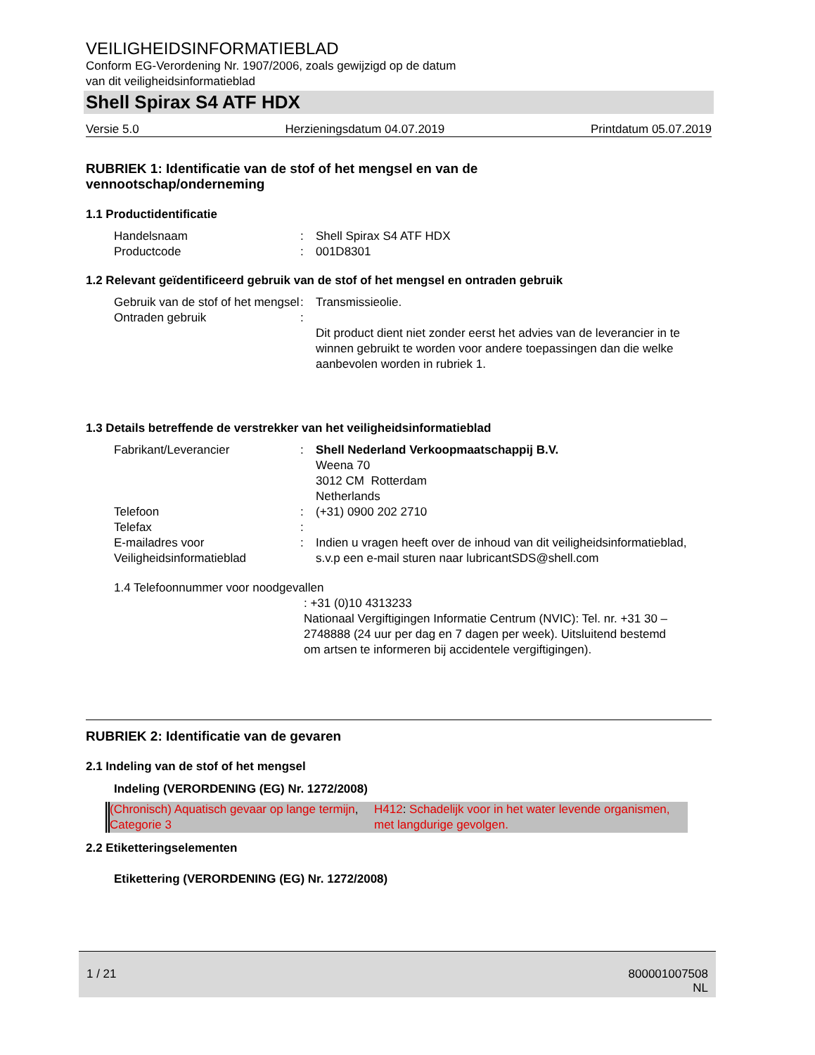VEILIGHEIDSINFORMATIEBLAD
Conform EG-Verordening Nr. 1907/2006, zoals gewijzigd op de datum
van dit veiligheidsinformatieblad
Shell Spirax S4 ATF HDX
Versie 5.0 Herzieningsdatum 04.07.2019 Printdatum 05.07.2019
RUBRIEK 1: Identificatie van de stof of het mengsel en van de
vennootschap/onderneming
1.1 Productidentificatie
| Handelsnaam | : | Shell Spirax S4 ATF HDX |
| Productcode | : | 001D8301 |
1.2 Relevant geïdentificeerd gebruik van de stof of het mengsel en ontraden gebruik
| Gebruik van de stof of het mengsel | : | Transmissieolie. |
| Ontraden gebruik | : | Dit product dient niet zonder eerst het advies van de leverancier in te winnen gebruikt te worden voor andere toepassingen dan die welke aanbevolen worden in rubriek 1. |
1.3 Details betreffende de verstrekker van het veiligheidsinformatieblad
| Fabrikant/Leverancier | : | Shell Nederland Verkoopmaatschappij B.V. Weena 70 3012 CM Rotterdam Netherlands |
| Telefoon | : | (+31) 0900 202 2710 |
| Telefax | : | |
| E-mailadres voor Veiligheidsinformatieblad | : | Indien u vragen heeft over de inhoud van dit veiligheidsinformatieblad, s.v.p een e-mail sturen naar lubricantSDS@shell.com |
1.4 Telefoonnummer voor noodgevallen
: +31 (0)10 4313233
Nationaal Vergiftigingen Informatie Centrum (NVIC): Tel. nr. +31 30 – 2748888 (24 uur per dag en 7 dagen per week). Uitsluitend bestemd om artsen te informeren bij accidentele vergiftigingen).
RUBRIEK 2: Identificatie van de gevaren
2.1 Indeling van de stof of het mengsel
Indeling (VERORDENING (EG) Nr. 1272/2008)
| (Chronisch) Aquatisch gevaar op lange termijn , Categorie 3 | H412 : Schadelijk voor in het water levende organismen, met langdurige gevolgen. |
2.2 Etiketteringselementen
Etikettering (VERORDENING (EG) Nr. 1272/2008)
1 / 21 800001007508
NL